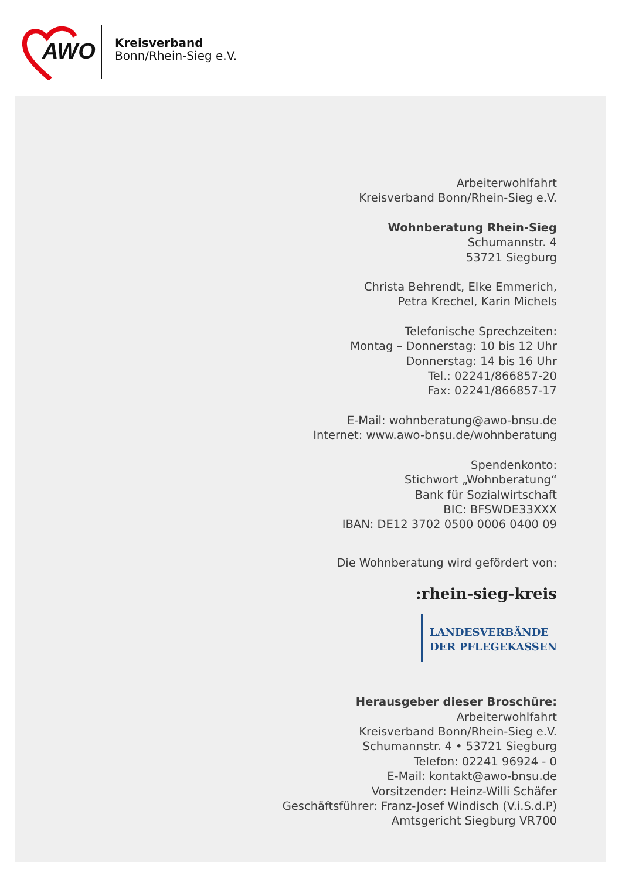AWO
Kreisverband
Bonn/Rhein-Sieg e.V.
Arbeiterwohlfahrt
Kreisverband Bonn/Rhein-Sieg e.V.
Wohnberatung Rhein-Sieg
Schumannstr. 4
53721 Siegburg
Christa Behrendt, Elke Emmerich,
Petra Krechel, Karin Michels
Telefonische Sprechzeiten:
Montag – Donnerstag: 10 bis 12 Uhr
Donnerstag: 14 bis 16 Uhr
Tel.: 02241/866857-20
Fax: 02241/866857-17
E-Mail: wohnberatung@awo-bnsu.de
Internet: www.awo-bnsu.de/wohnberatung
Spendenkonto:
Stichwort „Wohnberatung“
Bank für Sozialwirtschaft
BIC: BFSWDE33XXX
IBAN: DE12 3702 0500 0006 0400 09
Die Wohnberatung wird gefördert von:
:rhein-sieg-kreis
LANDESVERBÄNDE
DER PFLEGEKASSEN
Herausgeber dieser Broschüre:
Arbeiterwohlfahrt
Kreisverband Bonn/Rhein-Sieg e.V.
Schumannstr. 4 • 53721 Siegburg
Telefon: 02241 96924 - 0
E-Mail: kontakt@awo-bnsu.de
Vorsitzender: Heinz-Willi Schäfer
Geschäftsführer: Franz-Josef Windisch (V.i.S.d.P)
Amtsgericht Siegburg VR700